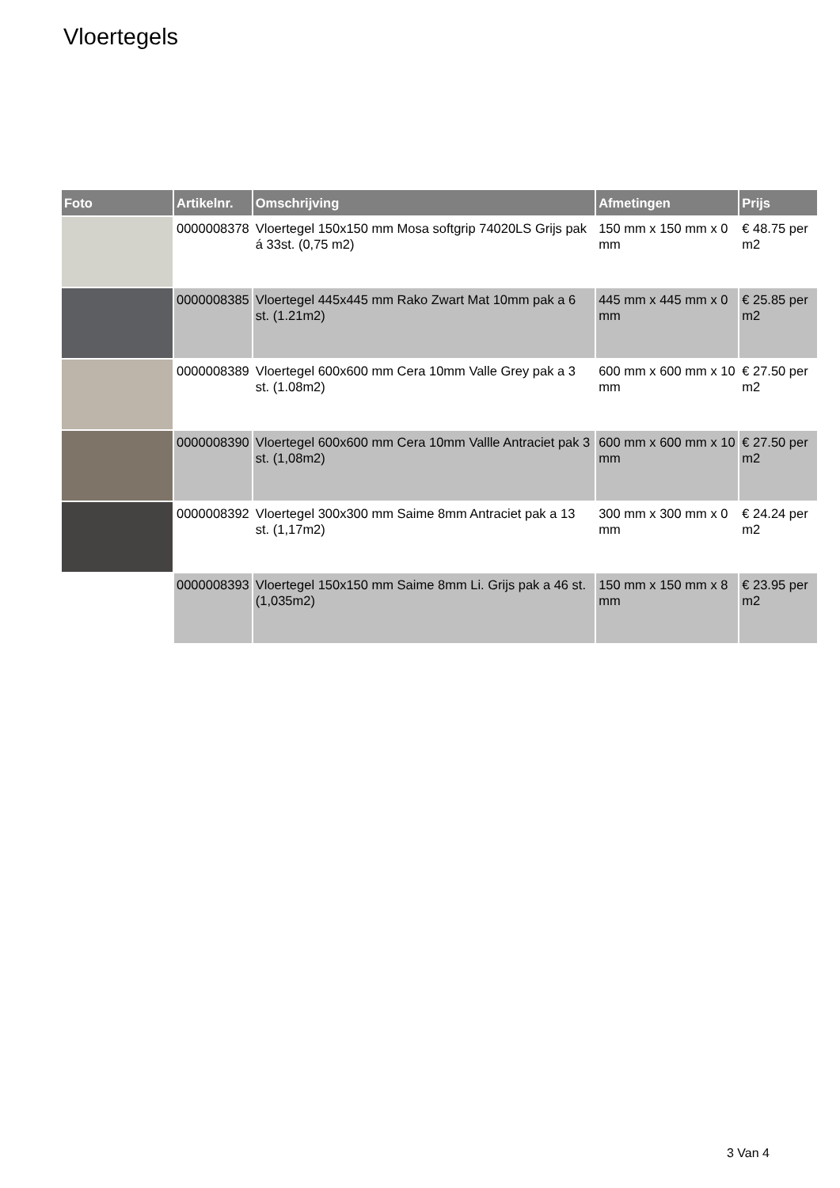Vloertegels
| Foto | Artikelnr. | Omschrijving | Afmetingen | Prijs |
| --- | --- | --- | --- | --- |
| | 0000008378 | Vloertegel 150x150 mm Mosa softgrip 74020LS Grijs pak á 33st. (0,75 m2) | 150 mm x 150 mm x 0 mm | € 48.75 per m2 |
| | 0000008385 | Vloertegel 445x445 mm Rako Zwart Mat 10mm pak a 6 st. (1.21m2) | 445 mm x 445 mm x 0 mm | € 25.85 per m2 |
| | 0000008389 | Vloertegel 600x600 mm Cera 10mm Valle Grey pak a 3 st. (1.08m2) | 600 mm x 600 mm x 10 mm | € 27.50 per m2 |
| | 0000008390 | Vloertegel 600x600 mm Cera 10mm Vallle Antraciet pak 3 st. (1,08m2) | 600 mm x 600 mm x 10 mm | € 27.50 per m2 |
| | 0000008392 | Vloertegel 300x300 mm Saime 8mm Antraciet pak a 13 st. (1,17m2) | 300 mm x 300 mm x 0 mm | € 24.24 per m2 |
| | 0000008393 | Vloertegel 150x150 mm Saime 8mm Li. Grijs pak a 46 st. (1,035m2) | 150 mm x 150 mm x 8 mm | € 23.95 per m2 |
3 Van 4